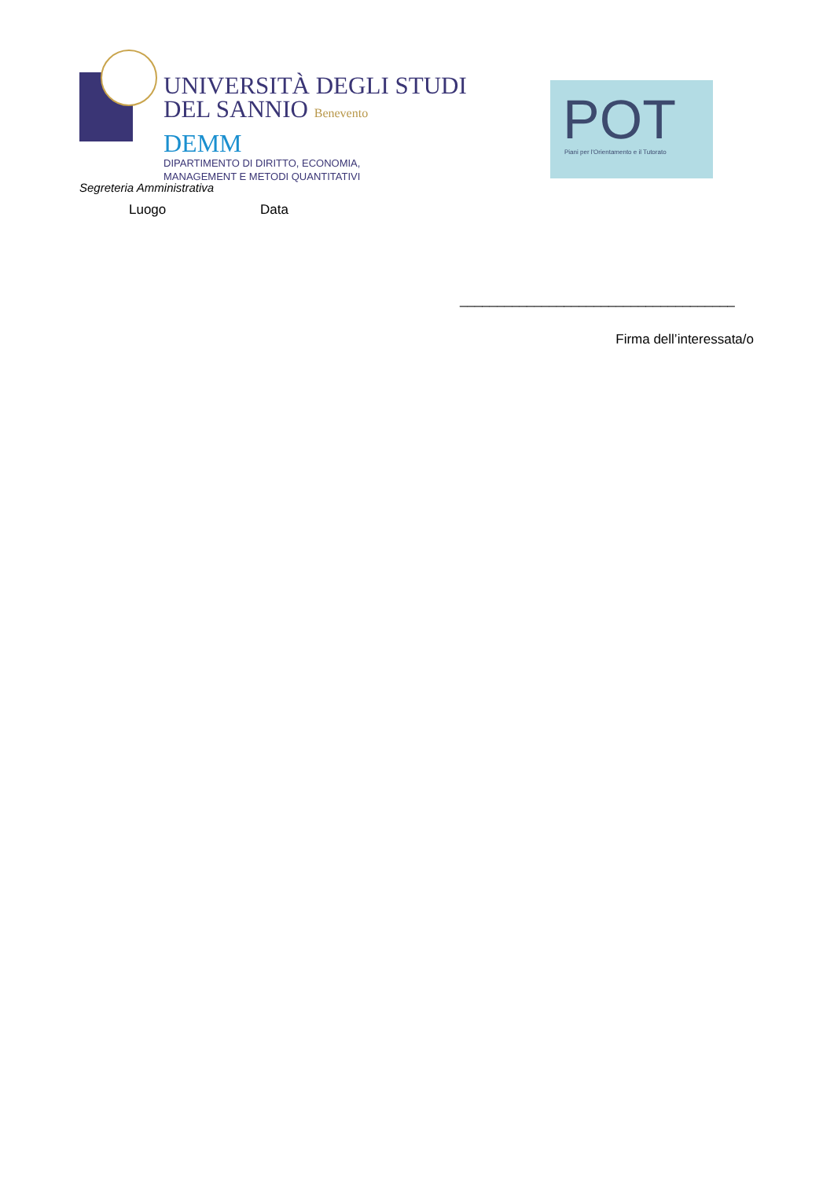UNIVERSITÀ DEGLI STUDI
DEL SANNIO Benevento
DEMM
DIPARTIMENTO DI DIRITTO, ECONOMIA,
MANAGEMENT E METODI QUANTITATIVI
POT
Piani per l'Orientamento e il Tutorato
Segreteria Amministrativa
Luogo Data
_____________________________________
Firma dell’interessata/o